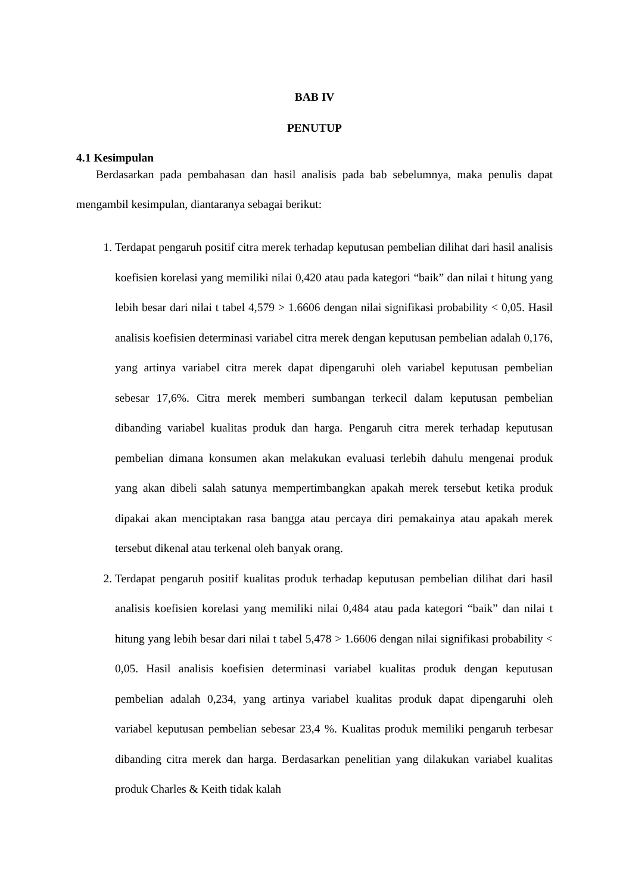BAB IV
PENUTUP
4.1 Kesimpulan
Berdasarkan pada pembahasan dan hasil analisis pada bab sebelumnya, maka penulis dapat mengambil kesimpulan, diantaranya sebagai berikut:
1. Terdapat pengaruh positif citra merek terhadap keputusan pembelian dilihat dari hasil analisis koefisien korelasi yang memiliki nilai 0,420 atau pada kategori “baik” dan nilai t hitung yang lebih besar dari nilai t tabel 4,579 > 1.6606 dengan nilai signifikasi probability < 0,05. Hasil analisis koefisien determinasi variabel citra merek dengan keputusan pembelian adalah 0,176, yang artinya variabel citra merek dapat dipengaruhi oleh variabel keputusan pembelian sebesar 17,6%. Citra merek memberi sumbangan terkecil dalam keputusan pembelian dibanding variabel kualitas produk dan harga. Pengaruh citra merek terhadap keputusan pembelian dimana konsumen akan melakukan evaluasi terlebih dahulu mengenai produk yang akan dibeli salah satunya mempertimbangkan apakah merek tersebut ketika produk dipakai akan menciptakan rasa bangga atau percaya diri pemakainya atau apakah merek tersebut dikenal atau terkenal oleh banyak orang.
2. Terdapat pengaruh positif kualitas produk terhadap keputusan pembelian dilihat dari hasil analisis koefisien korelasi yang memiliki nilai 0,484 atau pada kategori “baik” dan nilai t hitung yang lebih besar dari nilai t tabel 5,478 > 1.6606 dengan nilai signifikasi probability < 0,05. Hasil analisis koefisien determinasi variabel kualitas produk dengan keputusan pembelian adalah 0,234, yang artinya variabel kualitas produk dapat dipengaruhi oleh variabel keputusan pembelian sebesar 23,4 %. Kualitas produk memiliki pengaruh terbesar dibanding citra merek dan harga. Berdasarkan penelitian yang dilakukan variabel kualitas produk Charles & Keith tidak kalah